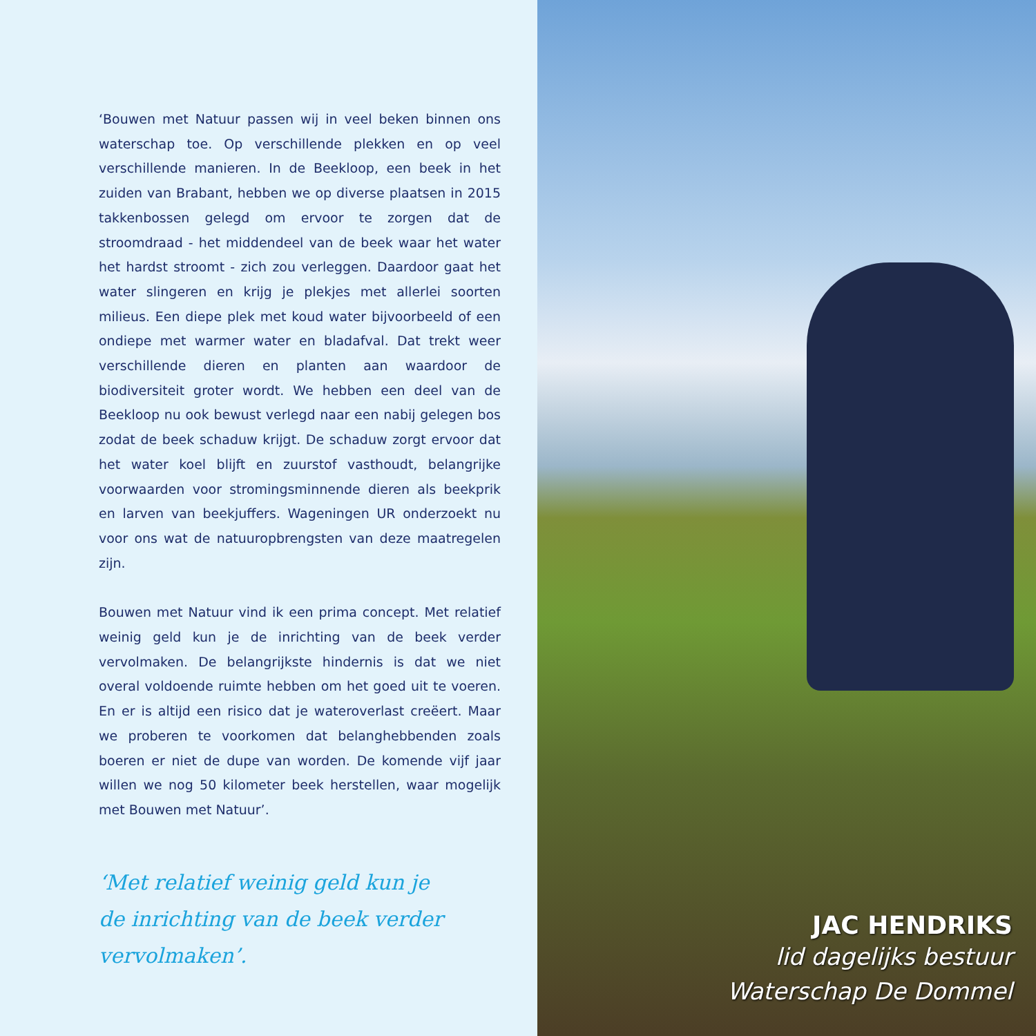‘Bouwen met Natuur passen wij in veel beken binnen ons waterschap toe. Op verschillende plekken en op veel verschillende manieren. In de Beekloop, een beek in het zuiden van Brabant, hebben we op diverse plaatsen in 2015 takkenbossen gelegd om ervoor te zorgen dat de stroomdraad - het middendeel van de beek waar het water het hardst stroomt - zich zou verleggen. Daardoor gaat het water slingeren en krijg je plekjes met allerlei soorten milieus. Een diepe plek met koud water bijvoorbeeld of een ondiepe met warmer water en bladafval. Dat trekt weer verschillende dieren en planten aan waardoor de biodiversiteit groter wordt. We hebben een deel van de Beekloop nu ook bewust verlegd naar een nabij gelegen bos zodat de beek schaduw krijgt. De schaduw zorgt ervoor dat het water koel blijft en zuurstof vasthoudt, belangrijke voorwaarden voor stromingsminnende dieren als beekprik en larven van beekjuffers. Wageningen UR onderzoekt nu voor ons wat de natuuropbrengsten van deze maatregelen zijn.
Bouwen met Natuur vind ik een prima concept. Met relatief weinig geld kun je de inrichting van de beek verder vervolmaken. De belangrijkste hindernis is dat we niet overal voldoende ruimte hebben om het goed uit te voeren. En er is altijd een risico dat je wateroverlast creëert. Maar we proberen te voorkomen dat belanghebbenden zoals boeren er niet de dupe van worden. De komende vijf jaar willen we nog 50 kilometer beek herstellen, waar mogelijk met Bouwen met Natuur’.
‘Met relatief weinig geld kun je
de inrichting van de beek verder
vervolmaken’.
JAC HENDRIKS
lid dagelijks bestuur
Waterschap De Dommel